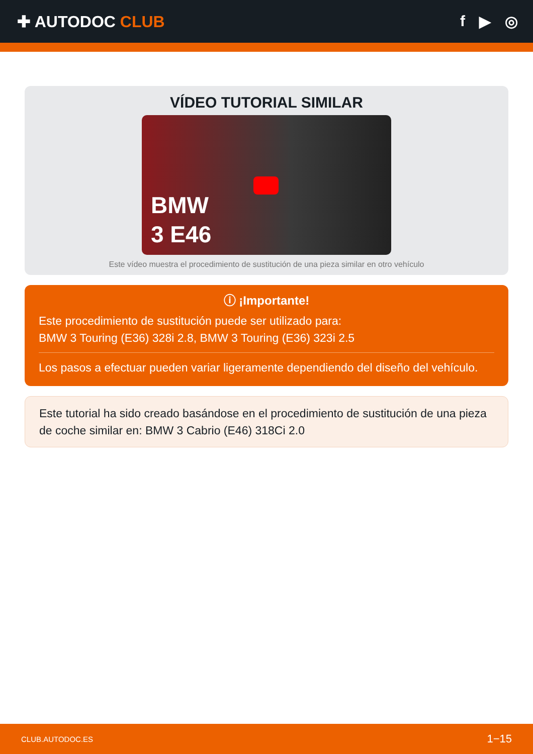✚ AUTODOC CLUB f ▶ ◎
VÍDEO TUTORIAL SIMILAR
BMW
3 E46
Este vídeo muestra el procedimiento de sustitución de una pieza similar en otro vehículo
ⓘ ¡Importante!
Este procedimiento de sustitución puede ser utilizado para:
BMW 3 Touring (E36) 328i 2.8, BMW 3 Touring (E36) 323i 2.5
Los pasos a efectuar pueden variar ligeramente dependiendo del diseño del vehículo.
Este tutorial ha sido creado basándose en el procedimiento de sustitución de una pieza de coche similar en: BMW 3 Cabrio (E46) 318Ci 2.0
CLUB.AUTODOC.ES 1−15